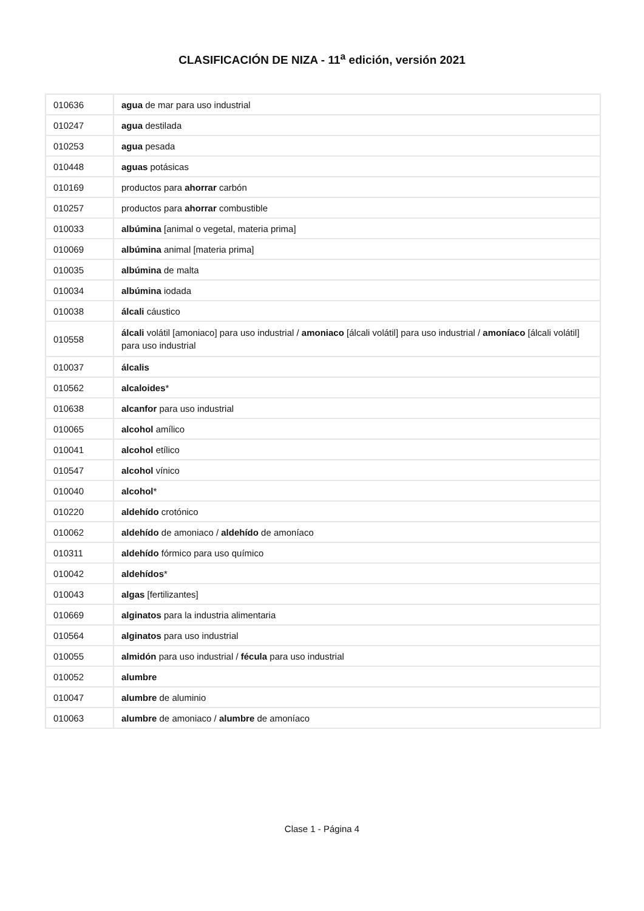CLASIFICACIÓN DE NIZA - 11<sup>a</sup> edición, versión 2021
| 010636 | agua de mar para uso industrial |
| 010247 | agua destilada |
| 010253 | agua pesada |
| 010448 | aguas potásicas |
| 010169 | productos para ahorrar carbón |
| 010257 | productos para ahorrar combustible |
| 010033 | albúmina [animal o vegetal, materia prima] |
| 010069 | albúmina animal [materia prima] |
| 010035 | albúmina de malta |
| 010034 | albúmina iodada |
| 010038 | álcali cáustico |
| 010558 | álcali volátil [amoniaco] para uso industrial / amoniaco [álcali volátil] para uso industrial / amoníaco [álcali volátil] para uso industrial |
| 010037 | álcalis |
| 010562 | alcaloides * |
| 010638 | alcanfor para uso industrial |
| 010065 | alcohol amílico |
| 010041 | alcohol etílico |
| 010547 | alcohol vínico |
| 010040 | alcohol * |
| 010220 | aldehído crotónico |
| 010062 | aldehído de amoniaco / aldehído de amoníaco |
| 010311 | aldehído fórmico para uso químico |
| 010042 | aldehídos * |
| 010043 | algas [fertilizantes] |
| 010669 | alginatos para la industria alimentaria |
| 010564 | alginatos para uso industrial |
| 010055 | almidón para uso industrial / fécula para uso industrial |
| 010052 | alumbre |
| 010047 | alumbre de aluminio |
| 010063 | alumbre de amoniaco / alumbre de amoníaco |
Clase 1 - Página 4